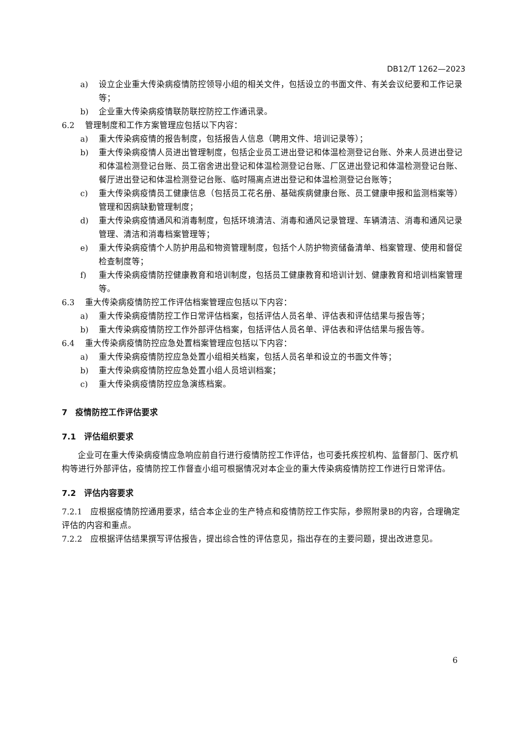DB12/T 1262—2023
a) 设立企业重大传染病疫情防控领导小组的相关文件，包括设立的书面文件、有关会议纪要和工作记录等；
b) 企业重大传染病疫情联防联控防控工作通讯录。
6.2 管理制度和工作方案管理应包括以下内容：
a) 重大传染病疫情的报告制度，包括报告人信息（聘用文件、培训记录等）；
b) 重大传染病疫情人员进出管理制度，包括企业员工进出登记和体温检测登记台账、外来人员进出登记和体温检测登记台账、员工宿舍进出登记和体温检测登记台账、厂区进出登记和体温检测登记台账、餐厅进出登记和体温检测登记台账、临时隔离点进出登记和体温检测登记台账等；
c) 重大传染病疫情员工健康信息（包括员工花名册、基础疾病健康台账、员工健康申报和监测档案等）管理和因病缺勤管理制度；
d) 重大传染病疫情通风和消毒制度，包括环境清洁、消毒和通风记录管理、车辆清洁、消毒和通风记录管理、清洁和消毒档案管理等；
e) 重大传染病疫情个人防护用品和物资管理制度，包括个人防护物资储备清单、档案管理、使用和督促检查制度等；
f) 重大传染病疫情防控健康教育和培训制度，包括员工健康教育和培训计划、健康教育和培训档案管理等。
6.3 重大传染病疫情防控工作评估档案管理应包括以下内容：
a) 重大传染病疫情防控工作日常评估档案，包括评估人员名单、评估表和评估结果与报告等；
b) 重大传染病疫情防控工作外部评估档案，包括评估人员名单、评估表和评估结果与报告等。
6.4 重大传染病疫情防控应急处置档案管理应包括以下内容：
a) 重大传染病疫情防控应急处置小组相关档案，包括人员名单和设立的书面文件等；
b) 重大传染病疫情防控应急处置小组人员培训档案；
c) 重大传染病疫情防控应急演练档案。
7　疫情防控工作评估要求
7.1　评估组织要求
企业可在重大传染病疫情应急响应前自行进行疫情防控工作评估，也可委托疾控机构、监督部门、医疗机构等进行外部评估，疫情防控工作督查小组可根据情况对本企业的重大传染病疫情防控工作进行日常评估。
7.2　评估内容要求
7.2.1　应根据疫情防控通用要求，结合本企业的生产特点和疫情防控工作实际，参照附录B的内容，合理确定评估的内容和重点。
7.2.2　应根据评估结果撰写评估报告，提出综合性的评估意见，指出存在的主要问题，提出改进意见。
6